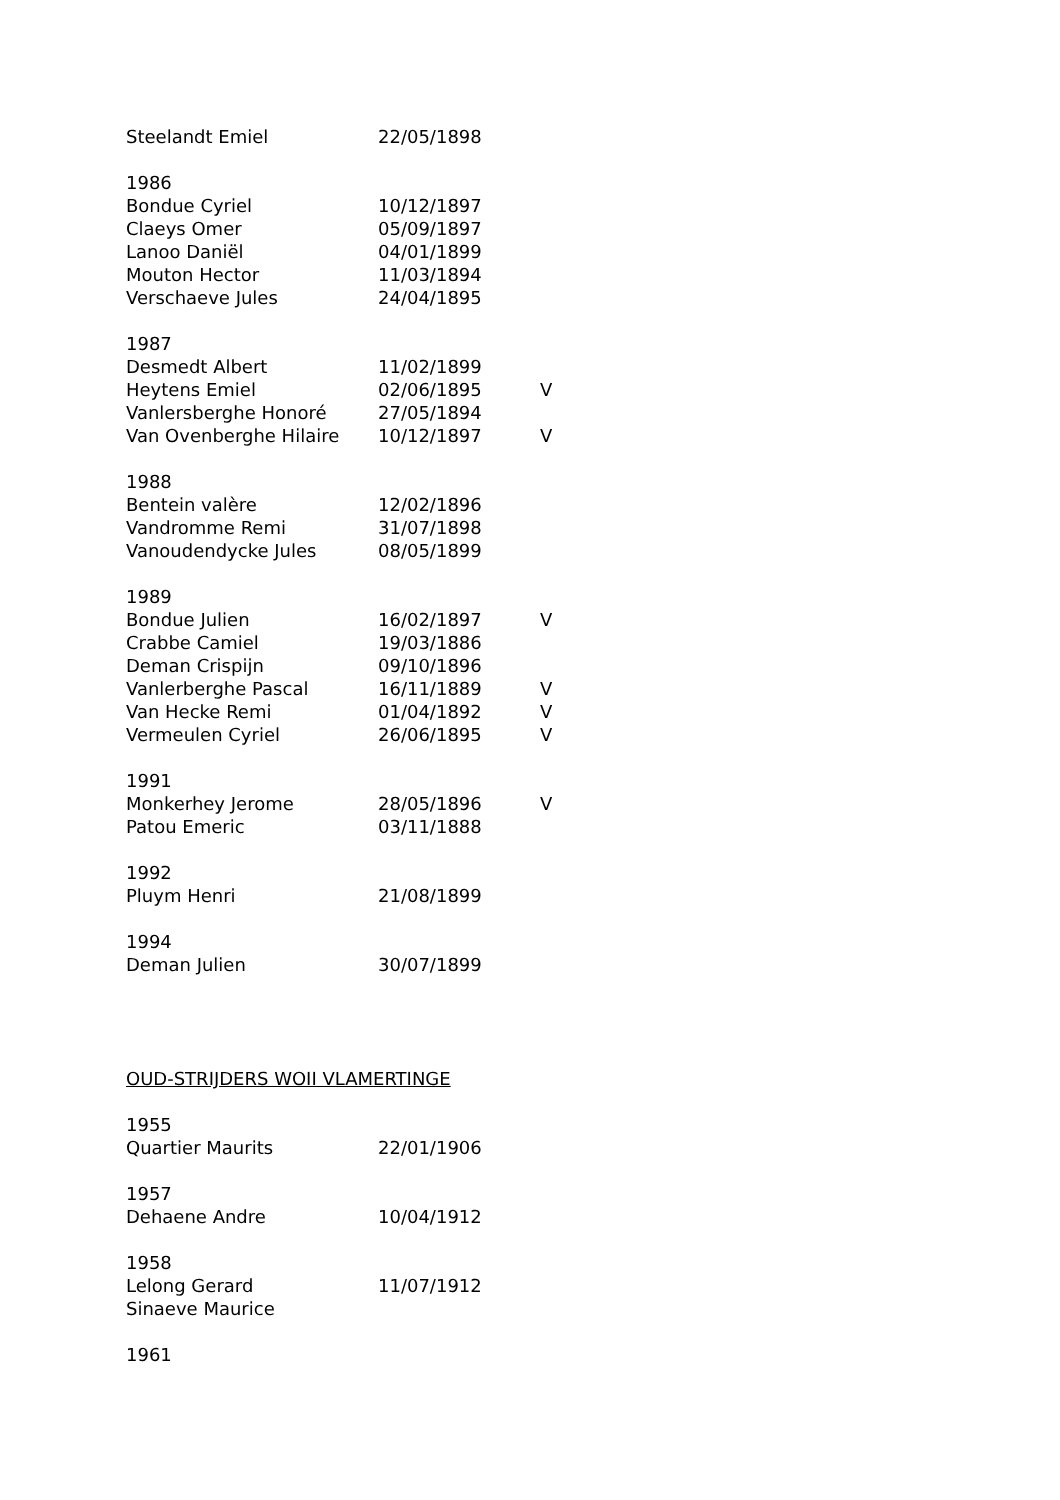| Steelandt Emiel | 22/05/1898 | |
| 1986 | | |
| Bondue Cyriel | 10/12/1897 | |
| Claeys Omer | 05/09/1897 | |
| Lanoo Daniël | 04/01/1899 | |
| Mouton Hector | 11/03/1894 | |
| Verschaeve Jules | 24/04/1895 | |
| 1987 | | |
| Desmedt Albert | 11/02/1899 | |
| Heytens Emiel | 02/06/1895 | V |
| Vanlersberghe Honoré | 27/05/1894 | |
| Van Ovenberghe Hilaire | 10/12/1897 | V |
| 1988 | | |
| Bentein valère | 12/02/1896 | |
| Vandromme Remi | 31/07/1898 | |
| Vanoudendycke Jules | 08/05/1899 | |
| 1989 | | |
| Bondue Julien | 16/02/1897 | V |
| Crabbe Camiel | 19/03/1886 | |
| Deman Crispijn | 09/10/1896 | |
| Vanlerberghe Pascal | 16/11/1889 | V |
| Van Hecke Remi | 01/04/1892 | V |
| Vermeulen Cyriel | 26/06/1895 | V |
| 1991 | | |
| Monkerhey Jerome | 28/05/1896 | V |
| Patou Emeric | 03/11/1888 | |
| 1992 | | |
| Pluym Henri | 21/08/1899 | |
| 1994 | | |
| Deman Julien | 30/07/1899 | |
OUD-STRIJDERS WOII VLAMERTINGE
| 1955 | |
| Quartier Maurits | 22/01/1906 |
| 1957 | |
| Dehaene Andre | 10/04/1912 |
| 1958 | |
| Lelong Gerard | 11/07/1912 |
| Sinaeve Maurice | |
| 1961 | |